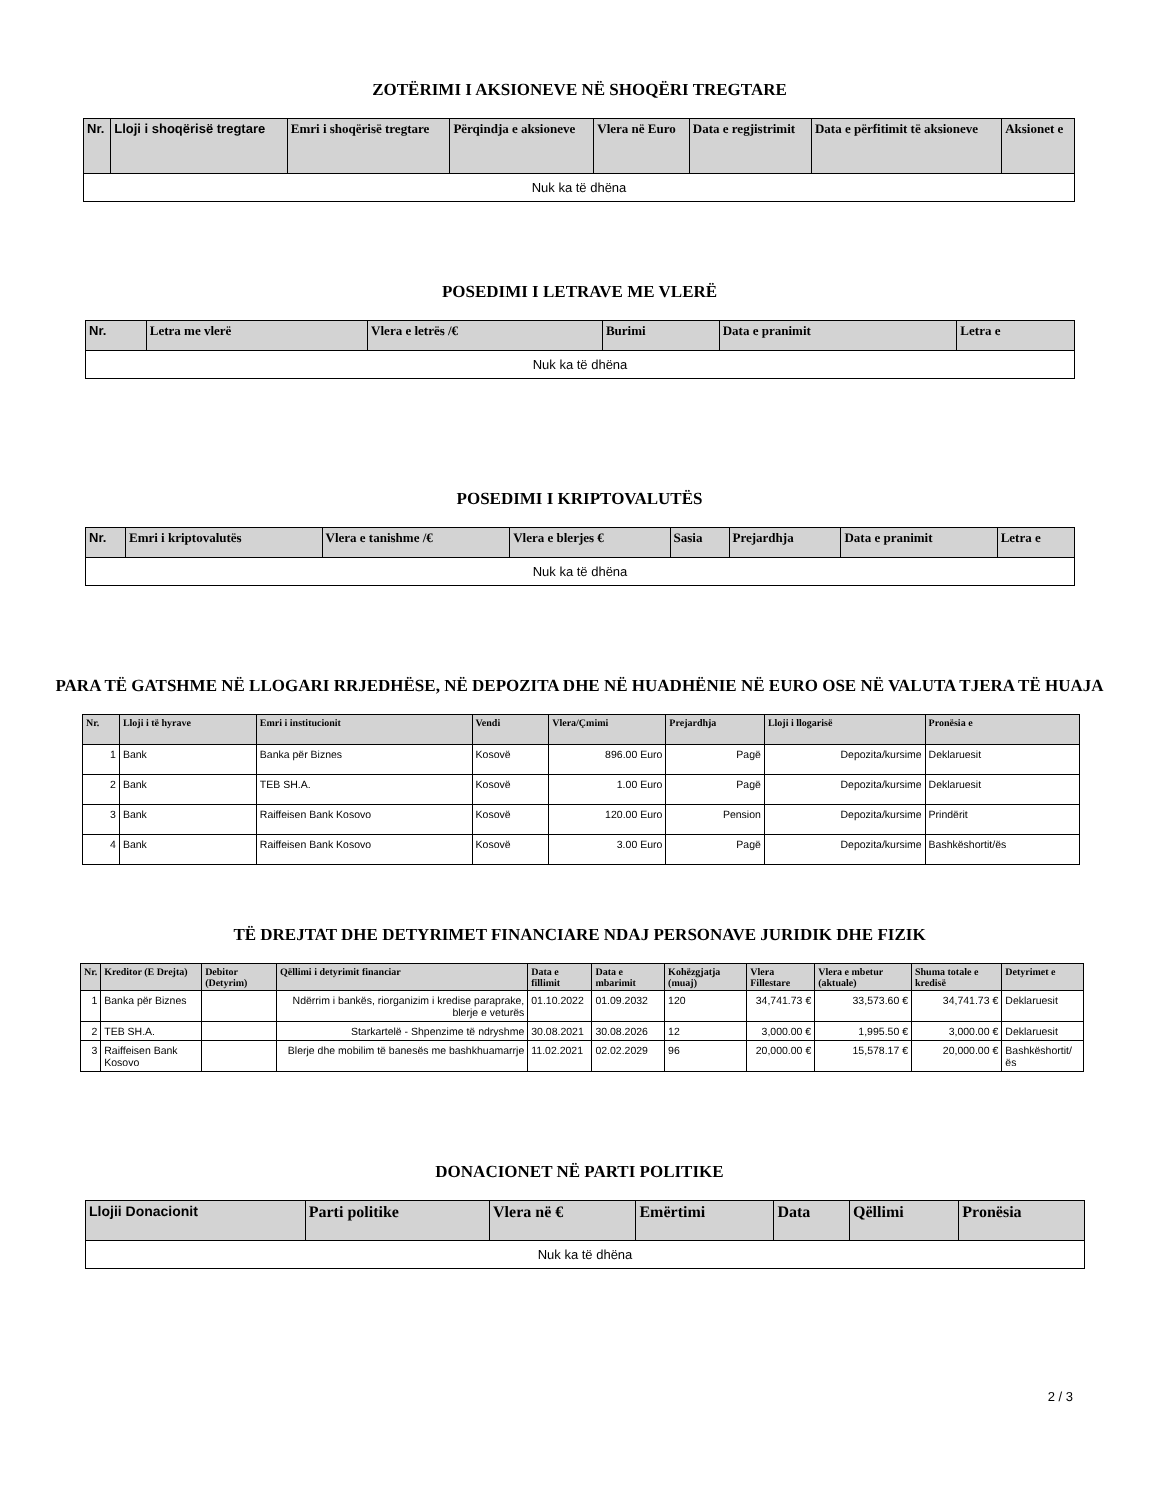ZOTËRIMI I AKSIONEVE NË SHOQËRI TREGTARE
| Nr. | Lloji i shoqërisë tregtare | Emri i shoqërisë tregtare | Përqindja e aksioneve | Vlera në Euro | Data e regjistrimit | Data e përfitimit të aksioneve | Aksionet e |
| --- | --- | --- | --- | --- | --- | --- | --- |
| Nuk ka të dhëna | | | | | | | |
POSEDIMI I LETRAVE ME VLERË
| Nr. | Letra me vlerë | Vlera e letrës /€ | Burimi | Data e pranimit | Letra e |
| --- | --- | --- | --- | --- | --- |
| Nuk ka të dhëna | | | | | |
POSEDIMI I KRIPTOVALUTËS
| Nr. | Emri i kriptovalutës | Vlera e tanishme /€ | Vlera e blerjes € | Sasia | Prejardhja | Data e pranimit | Letra e |
| --- | --- | --- | --- | --- | --- | --- | --- |
| Nuk ka të dhëna | | | | | | | |
PARA TË GATSHME NË LLOGARI RRJEDHËSE, NË DEPOZITA DHE NË HUADHËNIE NË EURO OSE NË VALUTA TJERA TË HUAJA
| Nr. | Lloji i të hyrave | Emri i institucionit | Vendi | Vlera/Çmimi | Prejardhja | Lloji i llogarisë | Pronësia e |
| --- | --- | --- | --- | --- | --- | --- | --- |
| 1 | Bank | Banka për Biznes | Kosovë | 896.00 Euro | Pagë | Depozita/kursime | Deklaruesit |
| 2 | Bank | TEB SH.A. | Kosovë | 1.00 Euro | Pagë | Depozita/kursime | Deklaruesit |
| 3 | Bank | Raiffeisen Bank Kosovo | Kosovë | 120.00 Euro | Pension | Depozita/kursime | Prindërit |
| 4 | Bank | Raiffeisen Bank Kosovo | Kosovë | 3.00 Euro | Pagë | Depozita/kursime | Bashkëshortit/ës |
TË DREJTAT DHE DETYRIMET FINANCIARE NDAJ PERSONAVE JURIDIK DHE FIZIK
| Nr. | Kreditor (E Drejta) | Debitor (Detyrim) | Qëllimi i detyrimit financiar | Data e fillimit | Data e mbarimit | Kohëzgjatja (muaj) | Vlera Fillestare | Vlera e mbetur (aktuale) | Shuma totale e kredisë | Detyrimet e |
| --- | --- | --- | --- | --- | --- | --- | --- | --- | --- | --- |
| 1 | Banka për Biznes | | Ndërrim i bankës, riorganizim i kredise paraprake, blerje e veturës | 01.10.2022 | 01.09.2032 | 120 | 34,741.73 € | 33,573.60 € | 34,741.73 € | Deklaruesit |
| 2 | TEB SH.A. | | Starkartelë - Shpenzime të ndryshme | 30.08.2021 | 30.08.2026 | 12 | 3,000.00 € | 1,995.50 € | 3,000.00 € | Deklaruesit |
| 3 | Raiffeisen Bank Kosovo | | Blerje dhe mobilim të banesës me bashkhuamarrje | 11.02.2021 | 02.02.2029 | 96 | 20,000.00 € | 15,578.17 € | 20,000.00 € | Bashkëshortit/ës |
DONACIONET NË PARTI POLITIKE
| Llojii Donacionit | Parti politike | Vlera në € | Emërtimi | Data | Qëllimi | Pronësia |
| --- | --- | --- | --- | --- | --- | --- |
| Nuk ka të dhëna | | | | | | |
2 / 3